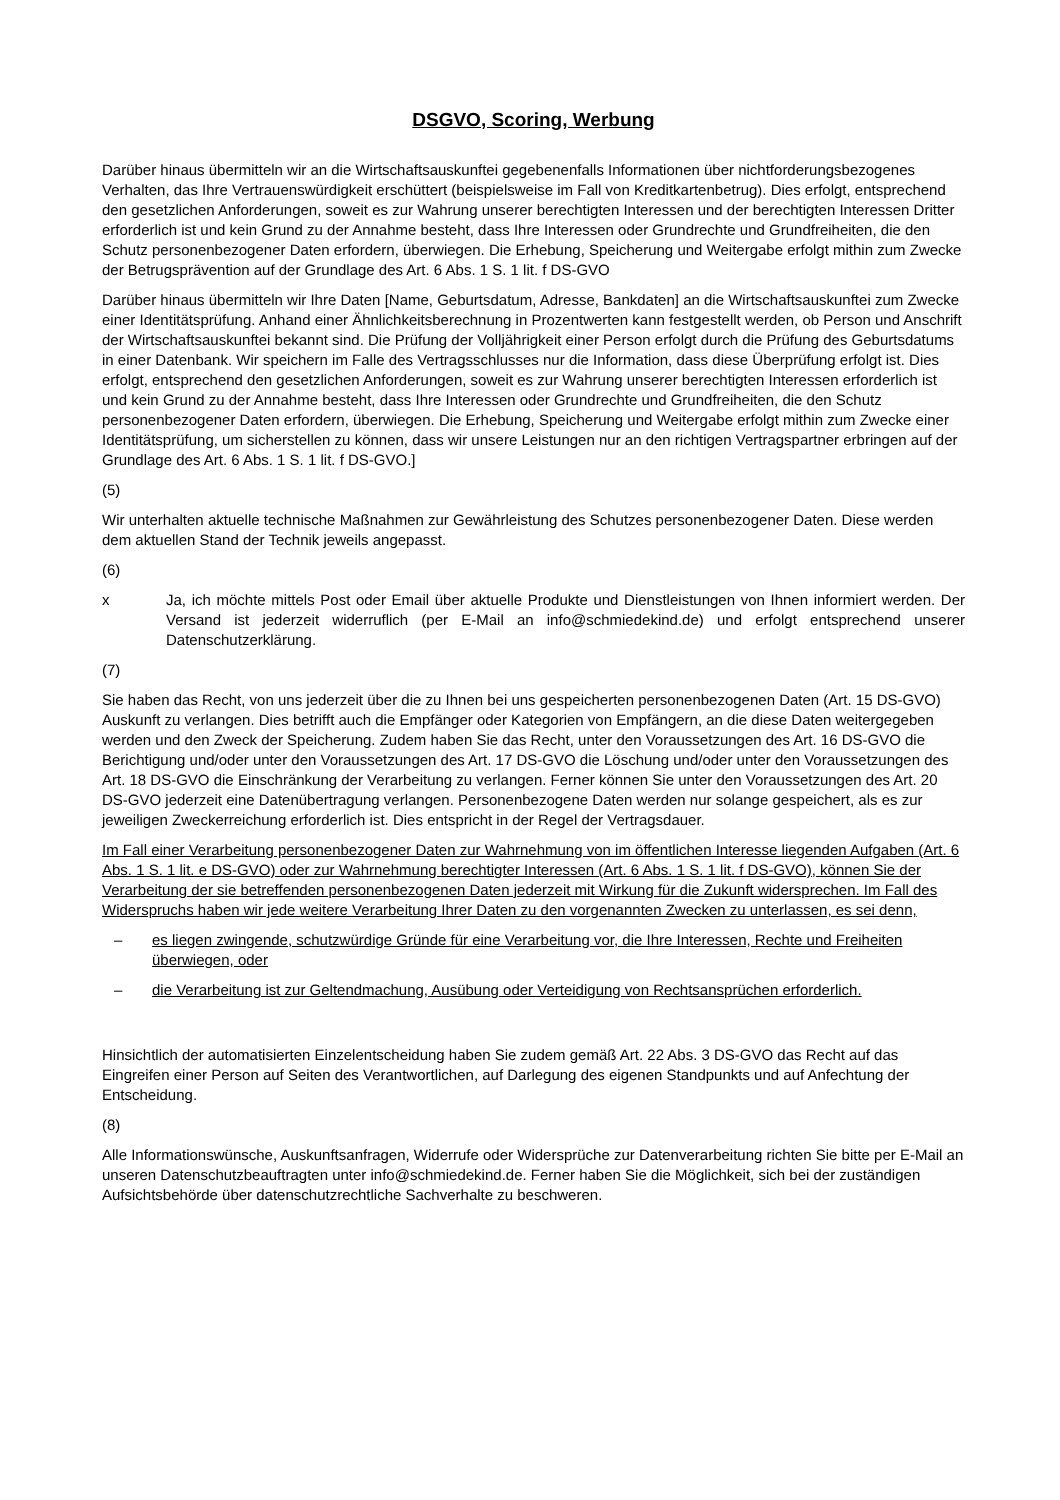DSGVO, Scoring, Werbung
Darüber hinaus übermitteln wir an die Wirtschaftsauskunftei gegebenenfalls Informationen über nichtforderungsbezogenes Verhalten, das Ihre Vertrauenswürdigkeit erschüttert (beispielsweise im Fall von Kreditkartenbetrug). Dies erfolgt, entsprechend den gesetzlichen Anforderungen, soweit es zur Wahrung unserer berechtigten Interessen und der berechtigten Interessen Dritter erforderlich ist und kein Grund zu der Annahme besteht, dass Ihre Interessen oder Grundrechte und Grundfreiheiten, die den Schutz personenbezogener Daten erfordern, überwiegen. Die Erhebung, Speicherung und Weitergabe erfolgt mithin zum Zwecke der Betrugsprävention auf der Grundlage des Art. 6 Abs. 1 S. 1 lit. f DS-GVO
Darüber hinaus übermitteln wir Ihre Daten [Name, Geburtsdatum, Adresse, Bankdaten] an die Wirtschaftsauskunftei zum Zwecke einer Identitätsprüfung. Anhand einer Ähnlichkeitsberechnung in Prozentwerten kann festgestellt werden, ob Person und Anschrift der Wirtschaftsauskunftei bekannt sind. Die Prüfung der Volljährigkeit einer Person erfolgt durch die Prüfung des Geburtsdatums in einer Datenbank. Wir speichern im Falle des Vertragsschlusses nur die Information, dass diese Überprüfung erfolgt ist. Dies erfolgt, entsprechend den gesetzlichen Anforderungen, soweit es zur Wahrung unserer berechtigten Interessen erforderlich ist und kein Grund zu der Annahme besteht, dass Ihre Interessen oder Grundrechte und Grundfreiheiten, die den Schutz personenbezogener Daten erfordern, überwiegen. Die Erhebung, Speicherung und Weitergabe erfolgt mithin zum Zwecke einer Identitätsprüfung, um sicherstellen zu können, dass wir unsere Leistungen nur an den richtigen Vertragspartner erbringen auf der Grundlage des Art. 6 Abs. 1 S. 1 lit. f DS-GVO.]
(5)
Wir unterhalten aktuelle technische Maßnahmen zur Gewährleistung des Schutzes personenbezogener Daten. Diese werden dem aktuellen Stand der Technik jeweils angepasst.
(6)
x Ja, ich möchte mittels Post oder Email über aktuelle Produkte und Dienstleistungen von Ihnen informiert werden. Der Versand ist jederzeit widerruflich (per E-Mail an info@schmiedekind.de) und erfolgt entsprechend unserer Datenschutzerklärung.
(7)
Sie haben das Recht, von uns jederzeit über die zu Ihnen bei uns gespeicherten personenbezogenen Daten (Art. 15 DS-GVO) Auskunft zu verlangen. Dies betrifft auch die Empfänger oder Kategorien von Empfängern, an die diese Daten weitergegeben werden und den Zweck der Speicherung. Zudem haben Sie das Recht, unter den Voraussetzungen des Art. 16 DS-GVO die Berichtigung und/oder unter den Voraussetzungen des Art. 17 DS-GVO die Löschung und/oder unter den Voraussetzungen des Art. 18 DS-GVO die Einschränkung der Verarbeitung zu verlangen. Ferner können Sie unter den Voraussetzungen des Art. 20 DS-GVO jederzeit eine Datenübertragung verlangen. Personenbezogene Daten werden nur solange gespeichert, als es zur jeweiligen Zweckerreichung erforderlich ist. Dies entspricht in der Regel der Vertragsdauer.
Im Fall einer Verarbeitung personenbezogener Daten zur Wahrnehmung von im öffentlichen Interesse liegenden Aufgaben (Art. 6 Abs. 1 S. 1 lit. e DS-GVO) oder zur Wahrnehmung berechtigter Interessen (Art. 6 Abs. 1 S. 1 lit. f DS-GVO), können Sie der Verarbeitung der sie betreffenden personenbezogenen Daten jederzeit mit Wirkung für die Zukunft widersprechen. Im Fall des Widerspruchs haben wir jede weitere Verarbeitung Ihrer Daten zu den vorgenannten Zwecken zu unterlassen, es sei denn,
– es liegen zwingende, schutzwürdige Gründe für eine Verarbeitung vor, die Ihre Interessen, Rechte und Freiheiten überwiegen, oder
– die Verarbeitung ist zur Geltendmachung, Ausübung oder Verteidigung von Rechtsansprüchen erforderlich.
Hinsichtlich der automatisierten Einzelentscheidung haben Sie zudem gemäß Art. 22 Abs. 3 DS-GVO das Recht auf das Eingreifen einer Person auf Seiten des Verantwortlichen, auf Darlegung des eigenen Standpunkts und auf Anfechtung der Entscheidung.
(8)
Alle Informationswünsche, Auskunftsanfragen, Widerrufe oder Widersprüche zur Datenverarbeitung richten Sie bitte per E-Mail an unseren Datenschutzbeauftragten unter info@schmiedekind.de. Ferner haben Sie die Möglichkeit, sich bei der zuständigen Aufsichtsbehörde über datenschutzrechtliche Sachverhalte zu beschweren.